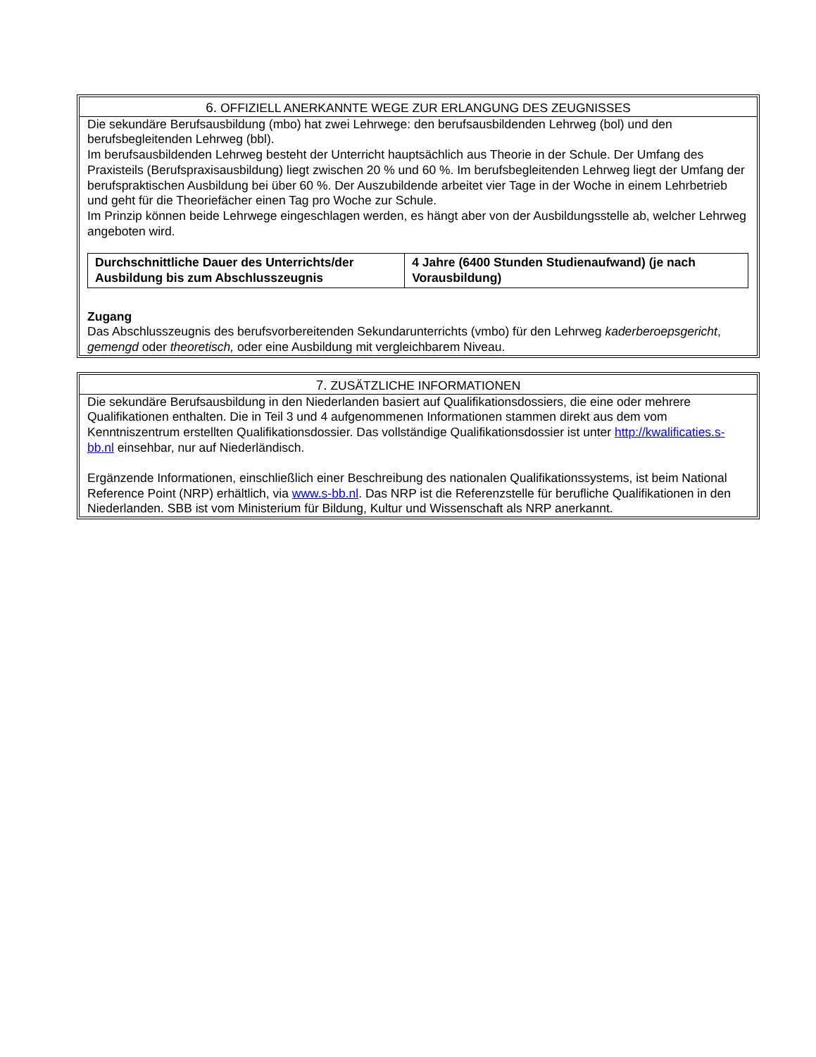6. OFFIZIELL ANERKANNTE WEGE ZUR ERLANGUNG DES ZEUGNISSES
Die sekundäre Berufsausbildung (mbo) hat zwei Lehrwege: den berufsausbildenden Lehrweg (bol) und den berufsbegleitenden Lehrweg (bbl).
Im berufsausbildenden Lehrweg besteht der Unterricht hauptsächlich aus Theorie in der Schule. Der Umfang des Praxisteils (Berufspraxisausbildung) liegt zwischen 20 % und 60 %. Im berufsbegleitenden Lehrweg liegt der Umfang der berufspraktischen Ausbildung bei über 60 %. Der Auszubildende arbeitet vier Tage in der Woche in einem Lehrbetrieb und geht für die Theoriefächer einen Tag pro Woche zur Schule.
Im Prinzip können beide Lehrwege eingeschlagen werden, es hängt aber von der Ausbildungsstelle ab, welcher Lehrweg angeboten wird.
| Durchschnittliche Dauer des Unterrichts/der Ausbildung bis zum Abschlusszeugnis | 4 Jahre (6400 Stunden Studienaufwand) (je nach Vorausbildung) |
Zugang
Das Abschlusszeugnis des berufsvorbereitenden Sekundarunterrichts (vmbo) für den Lehrweg kaderberoepsgericht, gemengd oder theoretisch, oder eine Ausbildung mit vergleichbarem Niveau.
7. ZUSÄTZLICHE INFORMATIONEN
Die sekundäre Berufsausbildung in den Niederlanden basiert auf Qualifikationsdossiers, die eine oder mehrere Qualifikationen enthalten. Die in Teil 3 und 4 aufgenommenen Informationen stammen direkt aus dem vom Kenntniszentrum erstellten Qualifikationsdossier. Das vollständige Qualifikationsdossier ist unter http://kwalificaties.s-bb.nl einsehbar, nur auf Niederländisch.
Ergänzende Informationen, einschließlich einer Beschreibung des nationalen Qualifikationssystems, ist beim National Reference Point (NRP) erhältlich, via www.s-bb.nl. Das NRP ist die Referenzstelle für berufliche Qualifikationen in den Niederlanden. SBB ist vom Ministerium für Bildung, Kultur und Wissenschaft als NRP anerkannt.